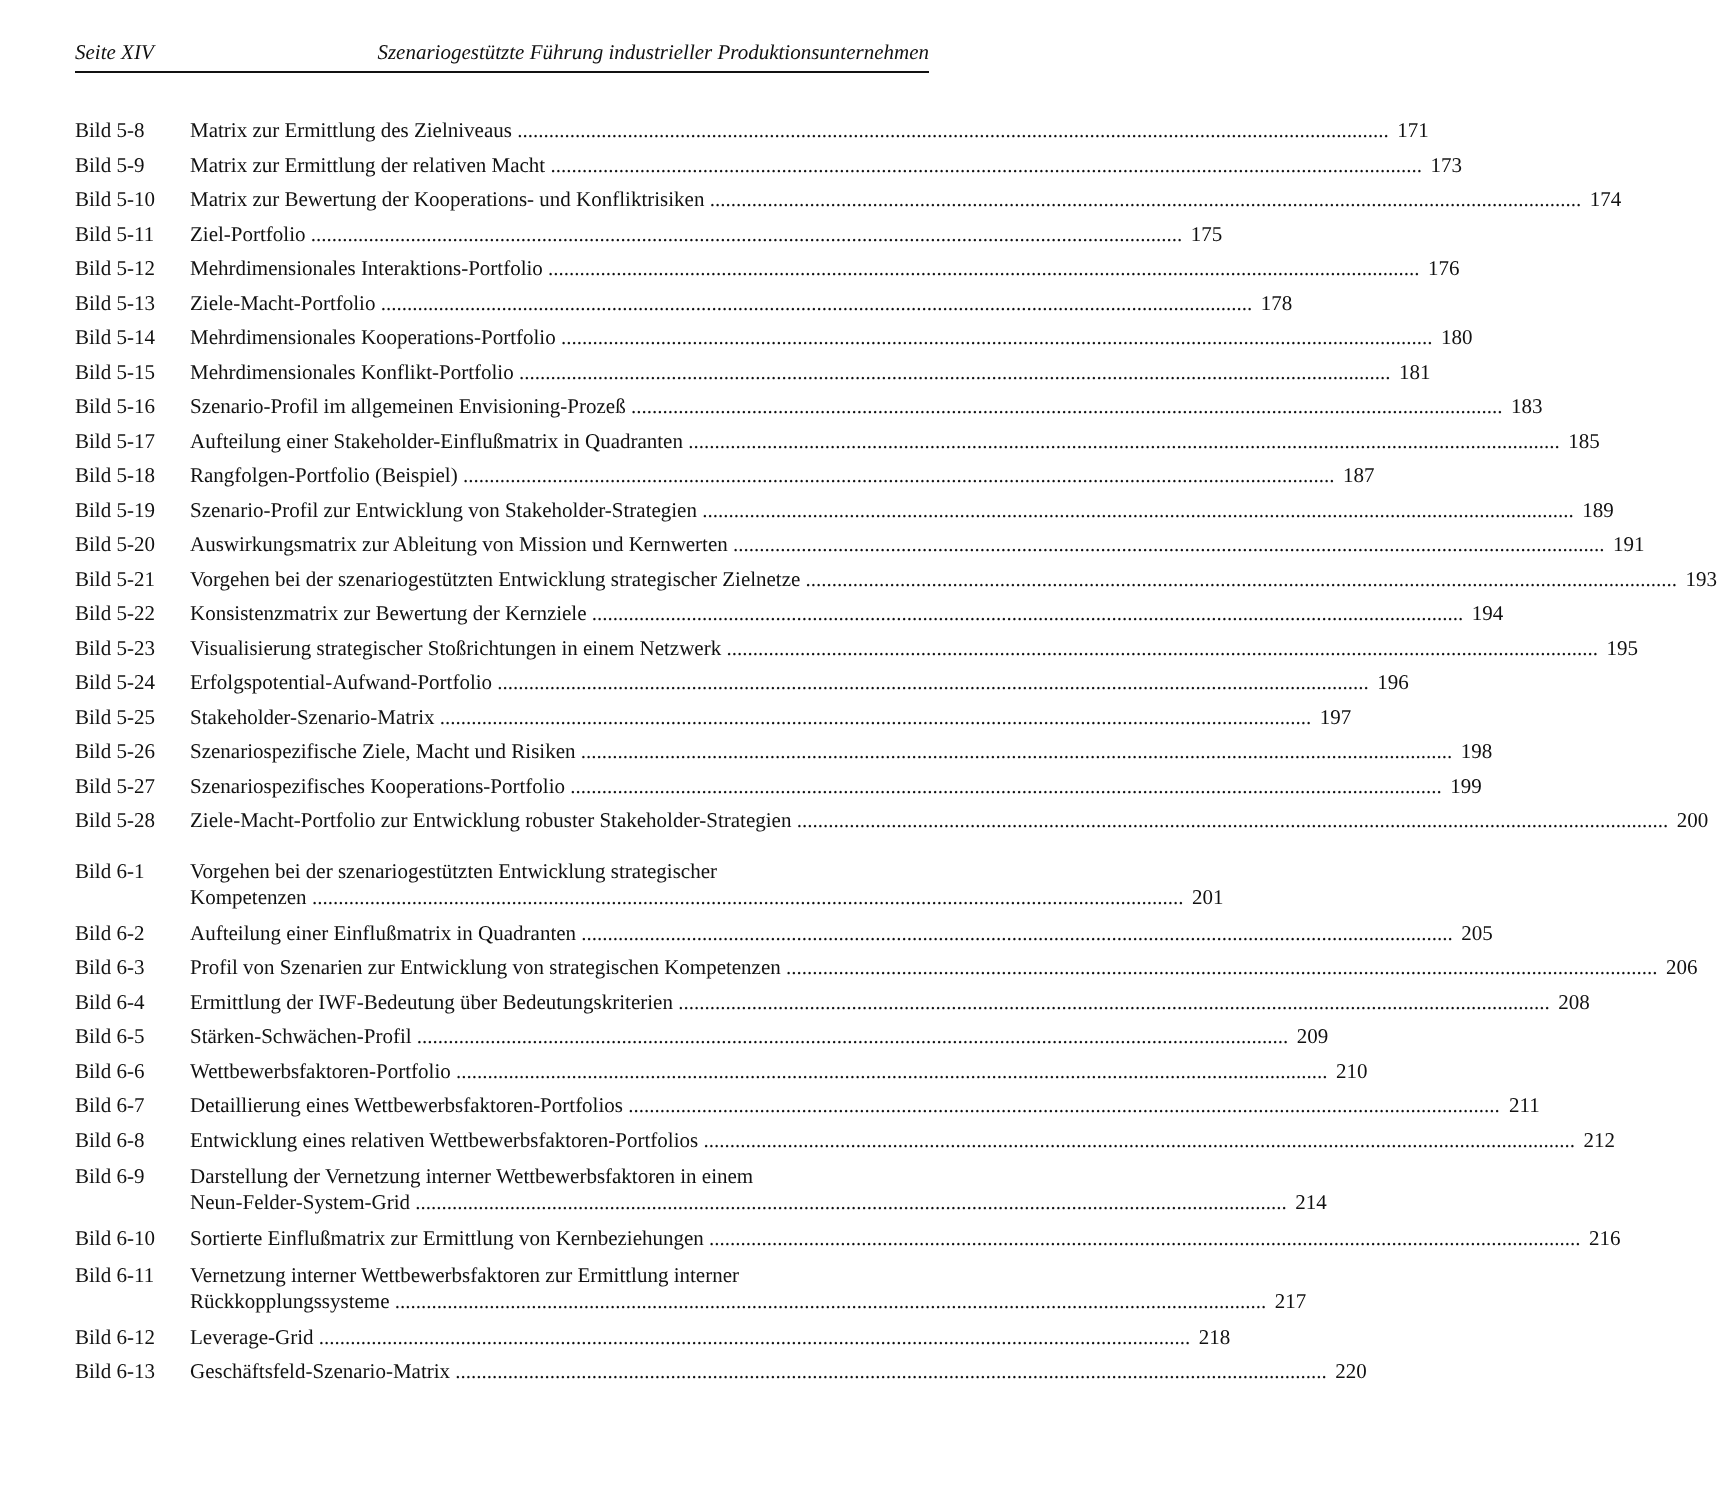Seite XIV Szenariogestützte Führung industrieller Produktionsunternehmen
Bild 5-8 Matrix zur Ermittlung des Zielniveaus 171
Bild 5-9 Matrix zur Ermittlung der relativen Macht 173
Bild 5-10 Matrix zur Bewertung der Kooperations- und Konfliktrisiken 174
Bild 5-11 Ziel-Portfolio 175
Bild 5-12 Mehrdimensionales Interaktions-Portfolio 176
Bild 5-13 Ziele-Macht-Portfolio 178
Bild 5-14 Mehrdimensionales Kooperations-Portfolio 180
Bild 5-15 Mehrdimensionales Konflikt-Portfolio 181
Bild 5-16 Szenario-Profil im allgemeinen Envisioning-Prozeß 183
Bild 5-17 Aufteilung einer Stakeholder-Einflußmatrix in Quadranten 185
Bild 5-18 Rangfolgen-Portfolio (Beispiel) 187
Bild 5-19 Szenario-Profil zur Entwicklung von Stakeholder-Strategien 189
Bild 5-20 Auswirkungsmatrix zur Ableitung von Mission und Kernwerten 191
Bild 5-21 Vorgehen bei der szenariogestützten Entwicklung strategischer Zielnetze 193
Bild 5-22 Konsistenzmatrix zur Bewertung der Kernziele 194
Bild 5-23 Visualisierung strategischer Stoßrichtungen in einem Netzwerk 195
Bild 5-24 Erfolgspotential-Aufwand-Portfolio 196
Bild 5-25 Stakeholder-Szenario-Matrix 197
Bild 5-26 Szenariospezifische Ziele, Macht und Risiken 198
Bild 5-27 Szenariospezifisches Kooperations-Portfolio 199
Bild 5-28 Ziele-Macht-Portfolio zur Entwicklung robuster Stakeholder-Strategien 200
Bild 6-1 Vorgehen bei der szenariogestützten Entwicklung strategischer
Kompetenzen
201
Bild 6-2 Aufteilung einer Einflußmatrix in Quadranten 205
Bild 6-3 Profil von Szenarien zur Entwicklung von strategischen Kompetenzen 206
Bild 6-4 Ermittlung der IWF-Bedeutung über Bedeutungskriterien 208
Bild 6-5 Stärken-Schwächen-Profil 209
Bild 6-6 Wettbewerbsfaktoren-Portfolio 210
Bild 6-7 Detaillierung eines Wettbewerbsfaktoren-Portfolios 211
Bild 6-8 Entwicklung eines relativen Wettbewerbsfaktoren-Portfolios 212
Bild 6-9 Darstellung der Vernetzung interner Wettbewerbsfaktoren in einem
Neun-Felder-System-Grid
214
Bild 6-10 Sortierte Einflußmatrix zur Ermittlung von Kernbeziehungen 216
Bild 6-11 Vernetzung interner Wettbewerbsfaktoren zur Ermittlung interner
Rückkopplungssysteme
217
Bild 6-12 Leverage-Grid 218
Bild 6-13 Geschäftsfeld-Szenario-Matrix 220